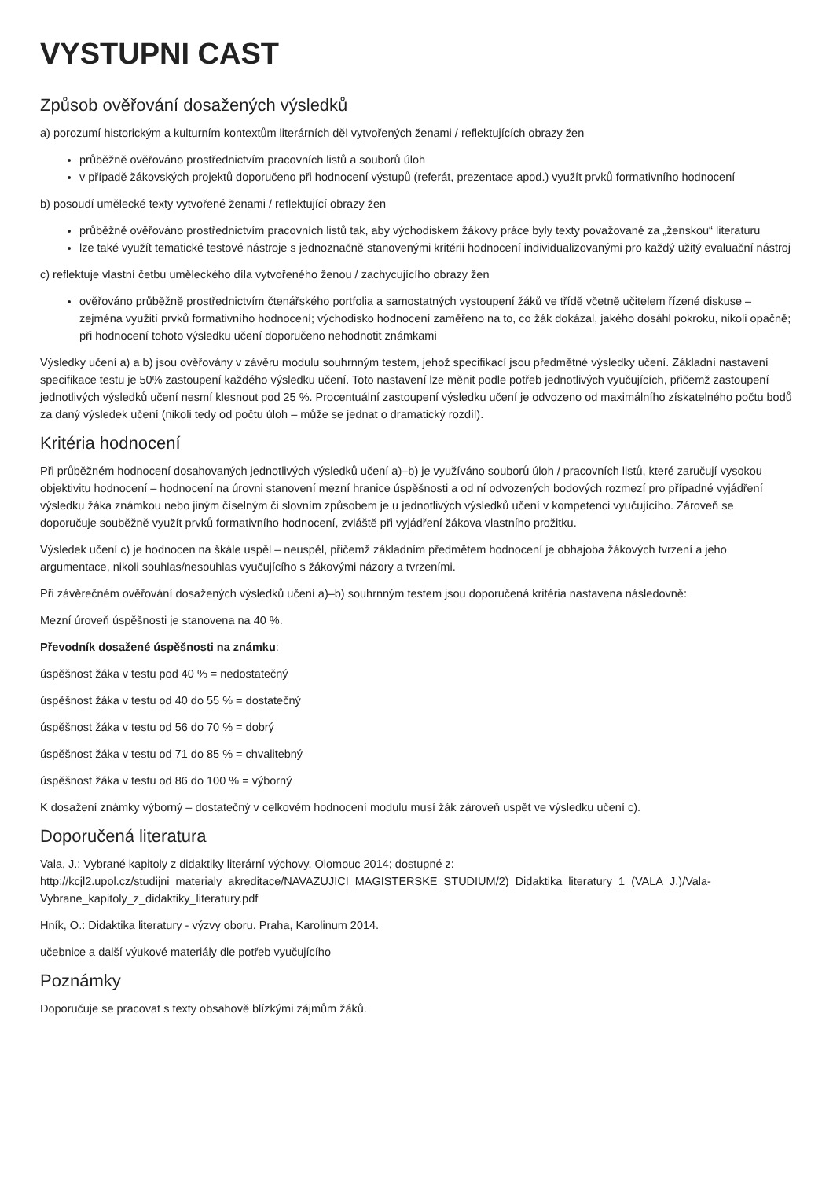VYSTUPNI CAST
Způsob ověřování dosažených výsledků
a) porozumí historickým a kulturním kontextům literárních děl vytvořených ženami / reflektujících obrazy žen
průběžně ověřováno prostřednictvím pracovních listů a souborů úloh
v případě žákovských projektů doporučeno při hodnocení výstupů (referát, prezentace apod.) využít prvků formativního hodnocení
b) posoudí umělecké texty vytvořené ženami / reflektující obrazy žen
průběžně ověřováno prostřednictvím pracovních listů tak, aby východiskem žákovy práce byly texty považované za „ženskou“ literaturu
lze také využít tematické testové nástroje s jednoznačně stanovenými kritérii hodnocení individualizovanými pro každý užitý evaluační nástroj
c) reflektuje vlastní četbu uměleckého díla vytvořeného ženou / zachycujícího obrazy žen
ověřováno průběžně prostřednictvím čtenářského portfolia a samostatných vystoupení žáků ve třídě včetně učitelem řízené diskuse – zejména využití prvků formativního hodnocení; východisko hodnocení zaměřeno na to, co žák dokázal, jakého dosáhl pokroku, nikoli opačně; při hodnocení tohoto výsledku učení doporučeno nehodnotit známkami
Výsledky učení a) a b) jsou ověřovány v závěru modulu souhrnným testem, jehož specifikací jsou předmětné výsledky učení. Základní nastavení specifikace testu je 50% zastoupení každého výsledku učení. Toto nastavení lze měnit podle potřeb jednotlivých vyučujících, přičemž zastoupení jednotlivých výsledků učení nesmí klesnout pod 25 %. Procentuální zastoupení výsledku učení je odvozeno od maximálního získatelného počtu bodů za daný výsledek učení (nikoli tedy od počtu úloh – může se jednat o dramatický rozdíl).
Kritéria hodnocení
Při průběžném hodnocení dosahovaných jednotlivých výsledků učení a)–b) je využíváno souborů úloh / pracovních listů, které zaručují vysokou objektivitu hodnocení – hodnocení na úrovni stanovení mezní hranice úspěšnosti a od ní odvozených bodových rozmezí pro případné vyjádření výsledku žáka známkou nebo jiným číselným či slovním způsobem je u jednotlivých výsledků učení v kompetenci vyučujícího. Zároveň se doporučuje souběžně využít prvků formativního hodnocení, zvláště při vyjádření žákova vlastního prožitku.
Výsledek učení c) je hodnocen na škále uspěl – neuspěl, přičemž základním předmětem hodnocení je obhajoba žákových tvrzení a jeho argumentace, nikoli souhlas/nesouhlas vyučujícího s žákovými názory a tvrzeními.
Při závěrečném ověřování dosažených výsledků učení a)–b) souhrnným testem jsou doporučená kritéria nastavena následovně:
Mezní úroveň úspěšnosti je stanovena na 40 %.
Převodník dosažené úspěšnosti na známku:
úspěšnost žáka v testu pod 40 % = nedostatečný
úspěšnost žáka v testu od 40 do 55 % = dostatečný
úspěšnost žáka v testu od 56 do 70 % = dobrý
úspěšnost žáka v testu od 71 do 85 % = chvalitebný
úspěšnost žáka v testu od 86 do 100 % = výborný
K dosažení známky výborný – dostatečný v celkovém hodnocení modulu musí žák zároveň uspět ve výsledku učení c).
Doporučená literatura
Vala, J.: Vybrané kapitoly z didaktiky literární výchovy. Olomouc 2014; dostupné z: http://kcjl2.upol.cz/studijni_materialy_akreditace/NAVAZUJICI_MAGISTERSKE_STUDIUM/2)_Didaktika_literatury_1_(VALA_J.)/Vala-Vybrane_kapitoly_z_didaktiky_literatury.pdf
Hník, O.: Didaktika literatury - výzvy oboru. Praha, Karolinum 2014.
učebnice a další výukové materiály dle potřeb vyučujícího
Poznámky
Doporučuje se pracovat s texty obsahově blízkými zájmům žáků.